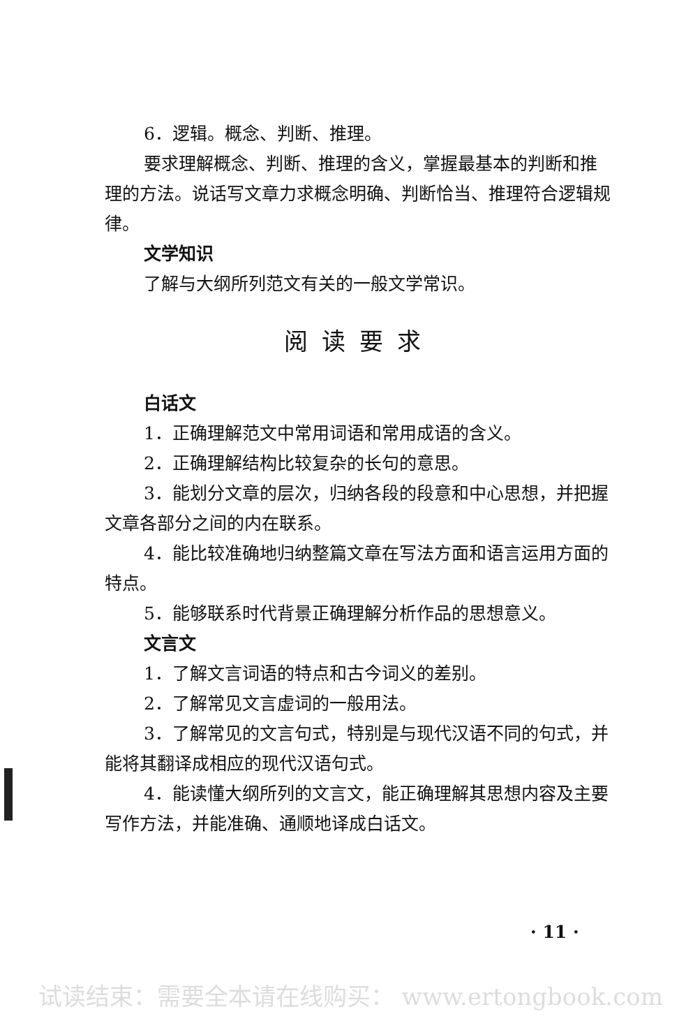6．逻辑。概念、判断、推理。
要求理解概念、判断、推理的含义，掌握最基本的判断和推理的方法。说话写文章力求概念明确、判断恰当、推理符合逻辑规律。
文学知识
了解与大纲所列范文有关的一般文学常识。
阅读要求
白话文
1．正确理解范文中常用词语和常用成语的含义。
2．正确理解结构比较复杂的长句的意思。
3．能划分文章的层次，归纳各段的段意和中心思想，并把握文章各部分之间的内在联系。
4．能比较准确地归纳整篇文章在写法方面和语言运用方面的特点。
5．能够联系时代背景正确理解分析作品的思想意义。
文言文
1．了解文言词语的特点和古今词义的差别。
2．了解常见文言虚词的一般用法。
3．了解常见的文言句式，特别是与现代汉语不同的句式，并能将其翻译成相应的现代汉语句式。
4．能读懂大纲所列的文言文，能正确理解其思想内容及主要写作方法，并能准确、通顺地译成白话文。
· 11 ·
试读结束：需要全本请在线购买： www.ertongbook.com